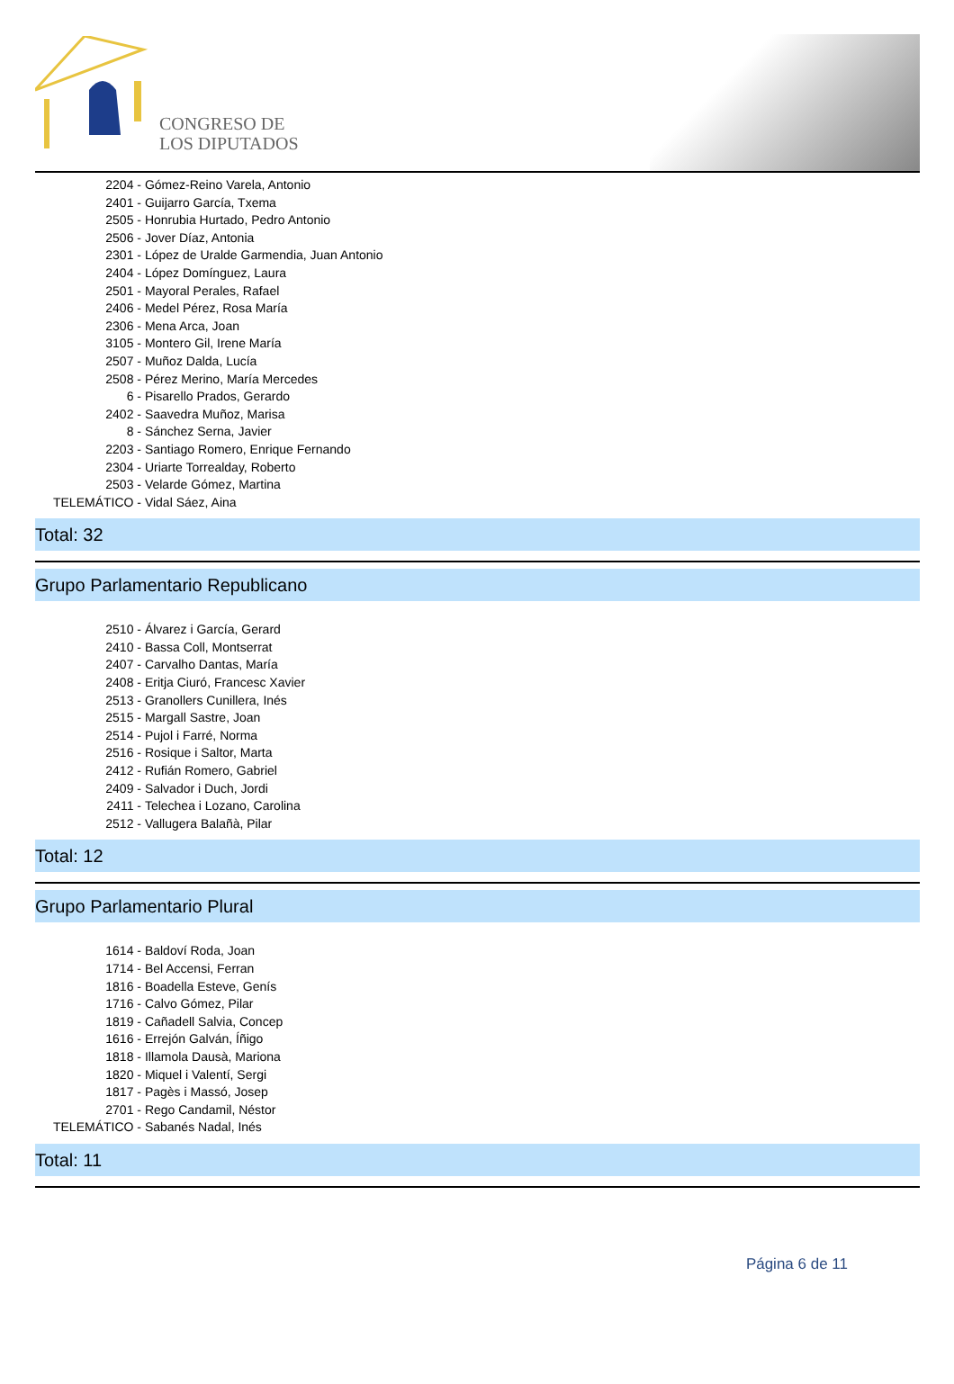CONGRESO DE
LOS DIPUTADOS
2204 - Gómez-Reino Varela, Antonio
2401 - Guijarro García, Txema
2505 - Honrubia Hurtado, Pedro Antonio
2506 - Jover Díaz, Antonia
2301 - López de Uralde Garmendia, Juan Antonio
2404 - López Domínguez, Laura
2501 - Mayoral Perales, Rafael
2406 - Medel Pérez, Rosa María
2306 - Mena Arca, Joan
3105 - Montero Gil, Irene María
2507 - Muñoz Dalda, Lucía
2508 - Pérez Merino, María Mercedes
6 - Pisarello Prados, Gerardo
2402 - Saavedra Muñoz, Marisa
8 - Sánchez Serna, Javier
2203 - Santiago Romero, Enrique Fernando
2304 - Uriarte Torrealday, Roberto
2503 - Velarde Gómez, Martina
TELEMÁTICO - Vidal Sáez, Aina
Total: 32
Grupo Parlamentario Republicano
2510 - Álvarez i García, Gerard
2410 - Bassa Coll, Montserrat
2407 - Carvalho Dantas, María
2408 - Eritja Ciuró, Francesc Xavier
2513 - Granollers Cunillera, Inés
2515 - Margall Sastre, Joan
2514 - Pujol i Farré, Norma
2516 - Rosique i Saltor, Marta
2412 - Rufián Romero, Gabriel
2409 - Salvador i Duch, Jordi
2411 - Telechea i Lozano, Carolina
2512 - Vallugera Balañà, Pilar
Total: 12
Grupo Parlamentario Plural
1614 - Baldoví Roda, Joan
1714 - Bel Accensi, Ferran
1816 - Boadella Esteve, Genís
1716 - Calvo Gómez, Pilar
1819 - Cañadell Salvia, Concep
1616 - Errejón Galván, Íñigo
1818 - Illamola Dausà, Mariona
1820 - Miquel i Valentí, Sergi
1817 - Pagès i Massó, Josep
2701 - Rego Candamil, Néstor
TELEMÁTICO - Sabanés Nadal, Inés
Total: 11
Página 6 de 11